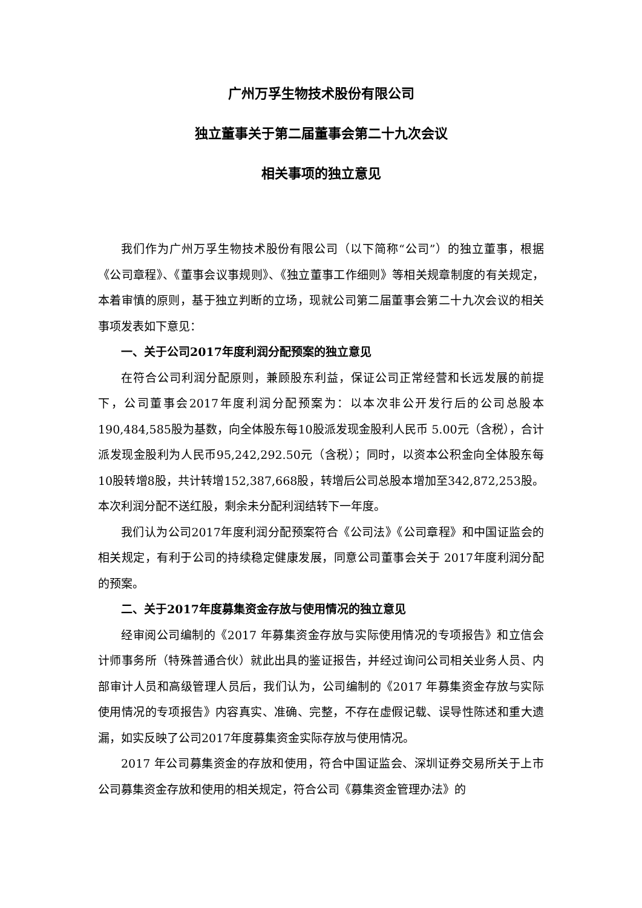广州万孚生物技术股份有限公司
独立董事关于第二届董事会第二十九次会议
相关事项的独立意见
我们作为广州万孚生物技术股份有限公司（以下简称“公司”）的独立董事，根据《公司章程》、《董事会议事规则》、《独立董事工作细则》等相关规章制度的有关规定，本着审慎的原则，基于独立判断的立场，现就公司第二届董事会第二十九次会议的相关事项发表如下意见：
一、关于公司2017年度利润分配预案的独立意见
在符合公司利润分配原则，兼顾股东利益，保证公司正常经营和长远发展的前提下，公司董事会2017年度利润分配预案为：以本次非公开发行后的公司总股本190,484,585股为基数，向全体股东每10股派发现金股利人民币 5.00元（含税），合计派发现金股利为人民币95,242,292.50元（含税）；同时，以资本公积金向全体股东每 10股转增8股，共计转增152,387,668股，转增后公司总股本增加至342,872,253股。本次利润分配不送红股，剩余未分配利润结转下一年度。
我们认为公司2017年度利润分配预案符合《公司法》《公司章程》和中国证监会的相关规定，有利于公司的持续稳定健康发展，同意公司董事会关于 2017年度利润分配的预案。
二、关于2017年度募集资金存放与使用情况的独立意见
经审阅公司编制的《2017 年募集资金存放与实际使用情况的专项报告》和立信会计师事务所（特殊普通合伙）就此出具的鉴证报告，并经过询问公司相关业务人员、内部审计人员和高级管理人员后，我们认为，公司编制的《2017 年募集资金存放与实际使用情况的专项报告》内容真实、准确、完整，不存在虚假记载、误导性陈述和重大遗漏，如实反映了公司2017年度募集资金实际存放与使用情况。
2017 年公司募集资金的存放和使用，符合中国证监会、深圳证券交易所关于上市公司募集资金存放和使用的相关规定，符合公司《募集资金管理办法》的